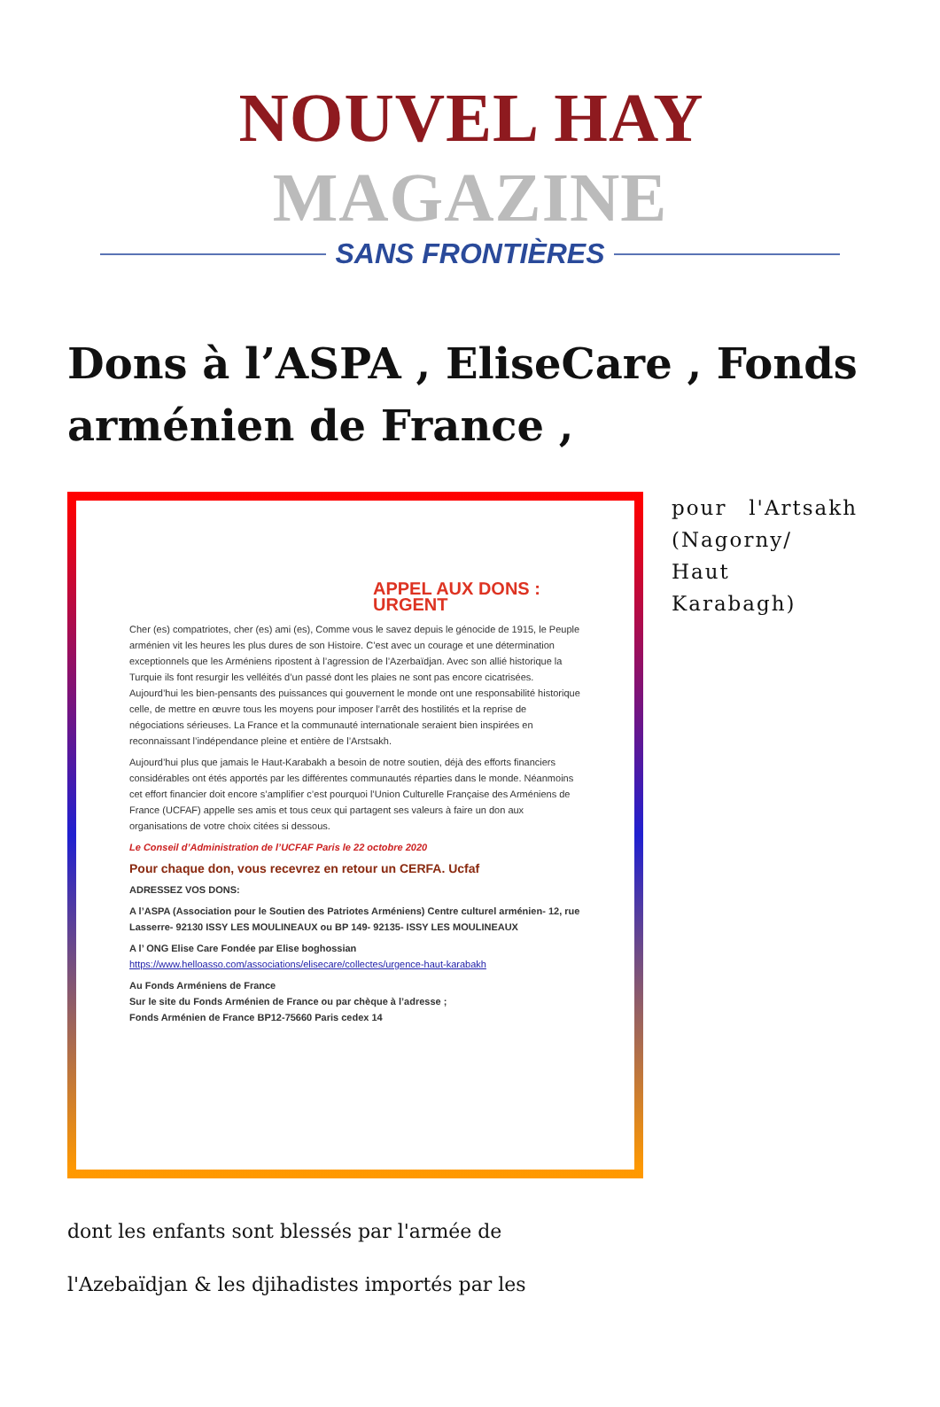NOUVEL HAY MAGAZINE
SANS FRONTIÈRES
Dons à l’ASPA , EliseCare , Fonds arménien de France ,
APPEL AUX DONS : URGENT
Cher (es) compatriotes, cher (es) ami (es), Comme vous le savez depuis le génocide de 1915, le Peuple arménien vit les heures les plus dures de son Histoire. C’est avec un courage et une détermination exceptionnels que les Arméniens ripostent à l’agression de l’Azerbaïdjan. Avec son allié historique la Turquie ils font resurgir les velléités d’un passé dont les plaies ne sont pas encore cicatrisées. Aujourd’hui les bien-pensants des puissances qui gouvernent le monde ont une responsabilité historique celle, de mettre en œuvre tous les moyens pour imposer l’arrêt des hostilités et la reprise de négociations sérieuses. La France et la communauté internationale seraient bien inspirées en reconnaissant l’indépendance pleine et entière de l’Arstsakh.
Aujourd’hui plus que jamais le Haut-Karabakh a besoin de notre soutien, déjà des efforts financiers considérables ont étés apportés par les différentes communautés réparties dans le monde. Néanmoins cet effort financier doit encore s’amplifier c’est pourquoi l’Union Culturelle Française des Arméniens de France (UCFAF) appelle ses amis et tous ceux qui partagent ses valeurs à faire un don aux organisations de votre choix citées si dessous.
Le Conseil d’Administration de l’UCFAF Paris le 22 octobre 2020
Pour chaque don, vous recevrez en retour un CERFA. Ucfaf
ADRESSEZ VOS DONS:
A l’ASPA (Association pour le Soutien des Patriotes Arméniens) Centre culturel arménien- 12, rue Lasserre- 92130 ISSY LES MOULINEAUX ou BP 149- 92135- ISSY LES MOULINEAUX
A l’ ONG Elise Care Fondée par Elise boghossian
https://www.helloasso.com/associations/elisecare/collectes/urgence-haut-karabakh
Au Fonds Arméniens de France
Sur le site du Fonds Arménien de France ou par chèque à l’adresse ;
Fonds Arménien de France BP12-75660 Paris cedex 14
pour l'Artsakh (Nagorny/ Haut Karabagh)
dont les enfants sont blessés par l'armée de
l'Azebaïdjan & les djihadistes importés par les